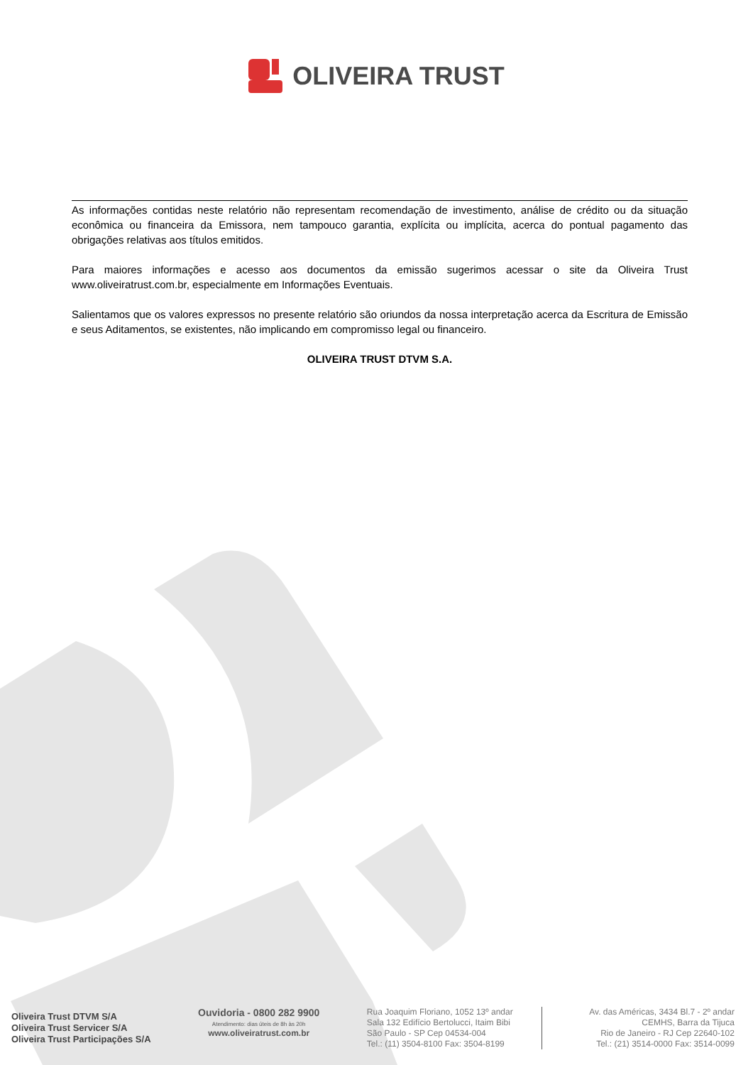OLIVEIRA TRUST
As informações contidas neste relatório não representam recomendação de investimento, análise de crédito ou da situação econômica ou financeira da Emissora, nem tampouco garantia, explícita ou implícita, acerca do pontual pagamento das obrigações relativas aos títulos emitidos.
Para maiores informações e acesso aos documentos da emissão sugerimos acessar o site da Oliveira Trust www.oliveiratrust.com.br, especialmente em Informações Eventuais.
Salientamos que os valores expressos no presente relatório são oriundos da nossa interpretação acerca da Escritura de Emissão e seus Aditamentos, se existentes, não implicando em compromisso legal ou financeiro.
OLIVEIRA TRUST DTVM S.A.
Oliveira Trust DTVM S/A
Oliveira Trust Servicer S/A
Oliveira Trust Participações S/A
Ouvidoria - 0800 282 9900
Atendimento: dias úteis de 8h às 20h
www.oliveiratrust.com.br
Rua Joaquim Floriano, 1052 13º andar
Sala 132 Edifício Bertolucci, Itaim Bibi
São Paulo - SP Cep 04534-004
Tel.: (11) 3504-8100 Fax: 3504-8199
Av. das Américas, 3434 Bl.7 - 2º andar
CEMHS, Barra da Tijuca
Rio de Janeiro - RJ Cep 22640-102
Tel.: (21) 3514-0000 Fax: 3514-0099